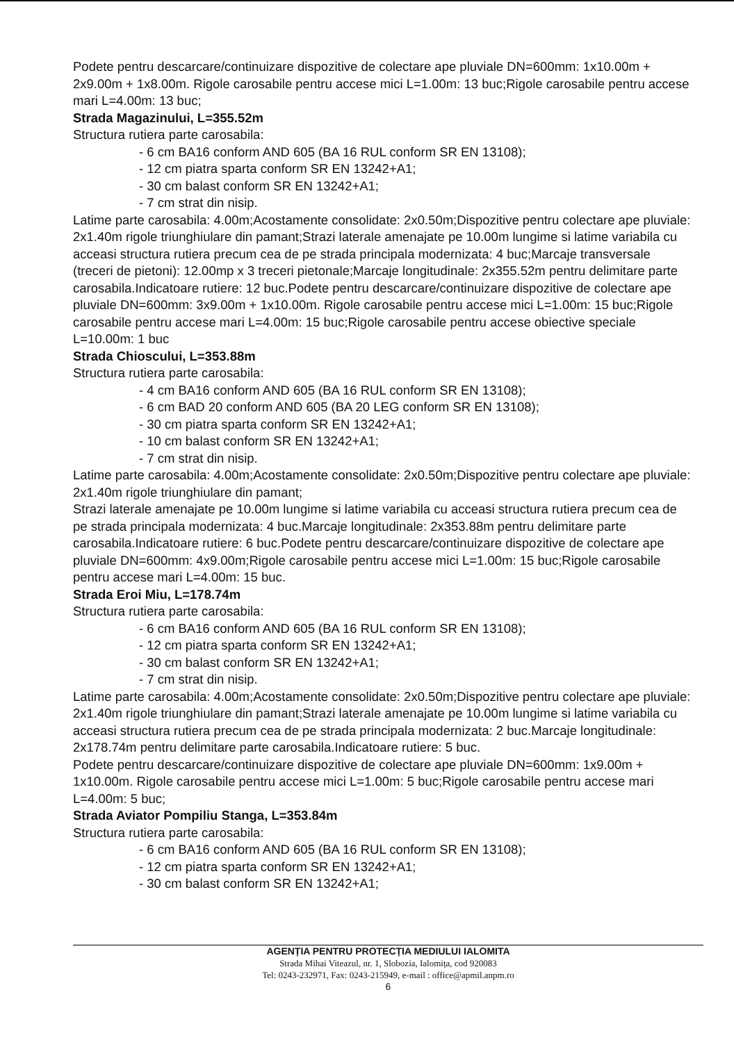Podete pentru descarcare/continuizare dispozitive de colectare ape pluviale DN=600mm: 1x10.00m + 2x9.00m + 1x8.00m. Rigole carosabile pentru accese mici L=1.00m: 13 buc;Rigole carosabile pentru accese mari L=4.00m: 13 buc;
Strada Magazinului, L=355.52m
Structura rutiera parte carosabila:
- 6 cm BA16 conform AND 605 (BA 16 RUL conform SR EN 13108);
- 12 cm piatra sparta conform SR EN 13242+A1;
- 30 cm balast conform SR EN 13242+A1;
- 7 cm strat din nisip.
Latime parte carosabila: 4.00m;Acostamente consolidate: 2x0.50m;Dispozitive pentru colectare ape pluviale: 2x1.40m rigole triunghiulare din pamant;Strazi laterale amenajate pe 10.00m lungime si latime variabila cu acceasi structura rutiera precum cea de pe strada principala modernizata: 4 buc;Marcaje transversale (treceri de pietoni): 12.00mp x 3 treceri pietonale;Marcaje longitudinale: 2x355.52m pentru delimitare parte carosabila.Indicatoare rutiere: 12 buc.Podete pentru descarcare/continuizare dispozitive de colectare ape pluviale DN=600mm: 3x9.00m + 1x10.00m. Rigole carosabile pentru accese mici L=1.00m: 15 buc;Rigole carosabile pentru accese mari L=4.00m: 15 buc;Rigole carosabile pentru accese obiective speciale L=10.00m: 1 buc
Strada Chioscului, L=353.88m
Structura rutiera parte carosabila:
- 4 cm BA16 conform AND 605 (BA 16 RUL conform SR EN 13108);
- 6 cm BAD 20 conform AND 605 (BA 20 LEG conform SR EN 13108);
- 30 cm piatra sparta conform SR EN 13242+A1;
- 10 cm balast conform SR EN 13242+A1;
- 7 cm strat din nisip.
Latime parte carosabila: 4.00m;Acostamente consolidate: 2x0.50m;Dispozitive pentru colectare ape pluviale: 2x1.40m rigole triunghiulare din pamant;
Strazi laterale amenajate pe 10.00m lungime si latime variabila cu acceasi structura rutiera precum cea de pe strada principala modernizata: 4 buc.Marcaje longitudinale: 2x353.88m pentru delimitare parte carosabila.Indicatoare rutiere: 6 buc.Podete pentru descarcare/continuizare dispozitive de colectare ape pluviale DN=600mm: 4x9.00m;Rigole carosabile pentru accese mici L=1.00m: 15 buc;Rigole carosabile pentru accese mari L=4.00m: 15 buc.
Strada Eroi Miu, L=178.74m
Structura rutiera parte carosabila:
- 6 cm BA16 conform AND 605 (BA 16 RUL conform SR EN 13108);
- 12 cm piatra sparta conform SR EN 13242+A1;
- 30 cm balast conform SR EN 13242+A1;
- 7 cm strat din nisip.
Latime parte carosabila: 4.00m;Acostamente consolidate: 2x0.50m;Dispozitive pentru colectare ape pluviale: 2x1.40m rigole triunghiulare din pamant;Strazi laterale amenajate pe 10.00m lungime si latime variabila cu acceasi structura rutiera precum cea de pe strada principala modernizata: 2 buc.Marcaje longitudinale: 2x178.74m pentru delimitare parte carosabila.Indicatoare rutiere: 5 buc.
Podete pentru descarcare/continuizare dispozitive de colectare ape pluviale DN=600mm: 1x9.00m + 1x10.00m. Rigole carosabile pentru accese mici L=1.00m: 5 buc;Rigole carosabile pentru accese mari L=4.00m: 5 buc;
Strada Aviator Pompiliu Stanga, L=353.84m
Structura rutiera parte carosabila:
- 6 cm BA16 conform AND 605 (BA 16 RUL conform SR EN 13108);
- 12 cm piatra sparta conform SR EN 13242+A1;
- 30 cm balast conform SR EN 13242+A1;
AGENȚIA PENTRU PROTECȚIA MEDIULUI IALOMITA
Strada Mihai Viteazul, nr. 1, Slobozia, Ialomița, cod 920083
Tel: 0243-232971, Fax: 0243-215949, e-mail : office@apmil.anpm.ro
6